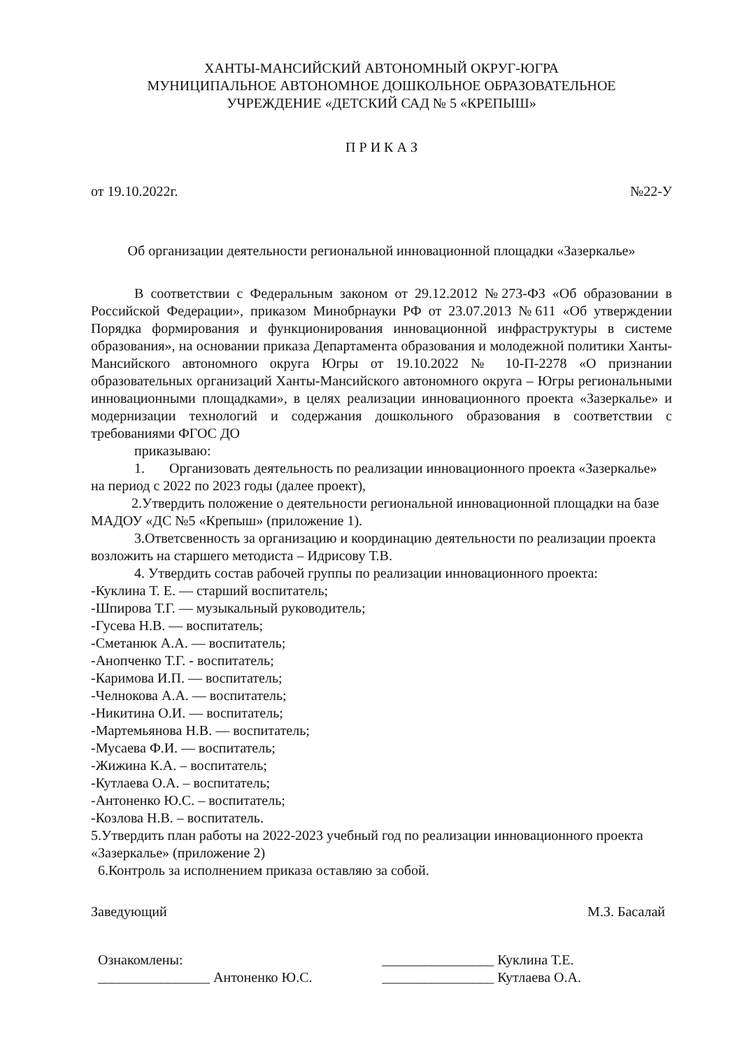ХАНТЫ-МАНСИЙСКИЙ АВТОНОМНЫЙ ОКРУГ-ЮГРА
МУНИЦИПАЛЬНОЕ АВТОНОМНОЕ ДОШКОЛЬНОЕ ОБРАЗОВАТЕЛЬНОЕ
УЧРЕЖДЕНИЕ «ДЕТСКИЙ САД № 5 «КРЕПЫШ»
П Р И К А З
от 19.10.2022г. №22-У
Об организации деятельности региональной инновационной площадки «Зазеркалье»
В соответствии с Федеральным законом от 29.12.2012 №273-ФЗ «Об образовании в Российской Федерации», приказом Минобрнауки РФ от 23.07.2013 №611 «Об утверждении Порядка формирования и функционирования инновационной инфраструктуры в системе образования», на основании приказа Департамента образования и молодежной политики Ханты-Мансийского автономного округа Югры от 19.10.2022 № 10-П-2278 «О признании образовательных организаций Ханты-Мансийского автономного округа – Югры региональными инновационными площадками», в целях реализации инновационного проекта «Зазеркалье» и модернизации технологий и содержания дошкольного образования в соответствии с требованиями ФГОС ДО
приказываю:
1. Организовать деятельность по реализации инновационного проекта «Зазеркалье» на период с 2022 по 2023 годы (далее проект),
2.Утвердить положение о деятельности региональной инновационной площадки на базе МАДОУ «ДС №5 «Крепыш» (приложение 1).
3.Ответсвенность за организацию и координацию деятельности по реализации проекта возложить на старшего методиста – Идрисову Т.В.
4. Утвердить состав рабочей группы по реализации инновационного проекта:
-Куклина Т. Е. — старший воспитатель;
-Шпирова Т.Г. — музыкальный руководитель;
-Гусева Н.В. — воспитатель;
-Сметанюк А.А. — воспитатель;
-Анопченко Т.Г. - воспитатель;
-Каримова И.П. — воспитатель;
-Челнокова А.А. — воспитатель;
-Никитина О.И. — воспитатель;
-Мартемьянова Н.В. — воспитатель;
-Мусаева Ф.И. — воспитатель;
-Жижина К.А. – воспитатель;
-Кутлаева О.А. – воспитатель;
-Антоненко Ю.С. – воспитатель;
-Козлова Н.В. – воспитатель.
5.Утвердить план работы на 2022-2023 учебный год по реализации инновационного проекта «Зазеркалье» (приложение 2)
6.Контроль за исполнением приказа оставляю за собой.
Заведующий М.З. Басалай
Ознакомлены:
________________ Антоненко Ю.С.
________________ Куклина Т.Е.
________________ Кутлаева О.А.